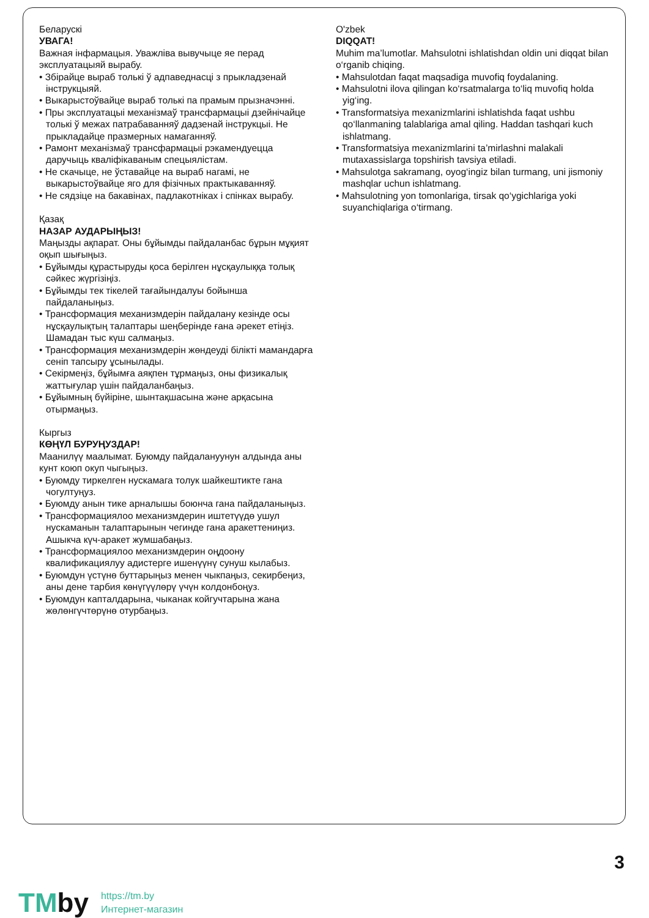Беларускі
УВАГА!
Важная інфармацыя. Уважліва вывучыце яе перад эксплуатацыяй вырабу.
• Збірайце выраб толькі ў адпаведнасці з прыкладзенай інструкцыяй.
• Выкарыстоўвайце выраб толькі па прамым прызначэнні.
• Пры эксплуатацыі механізмаў трансфармацыі дзейнічайце толькі ў межах патрабаванняў дадзенай інструкцыі. Не прыкладайце празмерных намаганняў.
• Рамонт механізмаў трансфармацыі рэкамендуецца даручыць кваліфікаваным спецыялістам.
• Не скачыце, не ўставайце на выраб нагамі, не выкарыстоўвайце яго для фізічных практыкаванняў.
• Не сядзіце на бакавінах, падлакотніках і спінках вырабу.
Қазақ
НАЗАР АУДАРЫҢЫЗ!
Маңызды ақпарат. Оны бұйымды пайдаланбас бұрын мұқият оқып шығыңыз.
• Бұйымды құрастыруды қоса берілген нұсқаулыққа толық сәйкес жүргізіңіз.
• Бұйымды тек тікелей тағайындалуы бойынша пайдаланыңыз.
• Трансформация механизмдерін пайдалану кезінде осы нұсқаулықтың талаптары шеңберінде ғана әрекет етіңіз. Шамадан тыс күш салмаңыз.
• Трансформация механизмдерін жөндеуді білікті мамандарға сеніп тапсыру ұсынылады.
• Секірмеңіз, бұйымға аяқпен тұрмаңыз, оны физикалық жаттығулар үшін пайдаланбаңыз.
• Бұйымның бүйіріне, шынтақшасына және арқасына отырмаңыз.
Кыргыз
КӨҢҮЛ БУРУҢУЗДАР!
Маанилүү маалымат. Буюмду пайдалануунун алдында аны кунт коюп окуп чыгыңыз.
• Буюмду тиркелген нускамага толук шайкештикте гана чогултуңуз.
• Буюмду анын тике арналышы боюнча гана пайдаланыңыз.
• Трансформациялоо механизмдерин иштетүүдө ушул нускаманын талаптарынын чегинде гана аракеттениңиз. Ашыкча күч-аракет жумшабаңыз.
• Трансформациялоо механизмдерин оңдоону квалификациялуу адистерге ишенүүнү сунуш кылабыз.
• Буюмдун үстүнө буттарыңыз менен чыкпаңыз, секирбеңиз, аны дене тарбия көнүгүүлөрү үчүн колдонбоңуз.
• Буюмдун капталдарына, чыканак койгучтарына жана жөлөнгүчтөрүнө отурбаңыз.
O'zbek
DIQQAT!
Muhim ma’lumotlar. Mahsulotni ishlatishdan oldin uni diqqat bilan o‘rganib chiqing.
• Mahsulotdan faqat maqsadiga muvofiq foydalaning.
• Mahsulotni ilova qilingan ko‘rsatmalarga to‘liq muvofiq holda yig‘ing.
• Transformatsiya mexanizmlarini ishlatishda faqat ushbu qo‘llanmaning talablariga amal qiling. Haddan tashqari kuch ishlatmang.
• Transformatsiya mexanizmlarini ta’mirlashni malakali mutaxassislarga topshirish tavsiya etiladi.
• Mahsulotga sakramang, oyog‘ingiz bilan turmang, uni jismoniy mashqlar uchun ishlatmang.
• Mahsulotning yon tomonlariga, tirsak qo‘ygichlariga yoki suyanchiqlariga o‘tirmang.
3
TMby
https://tm.by
Интернет-магазин